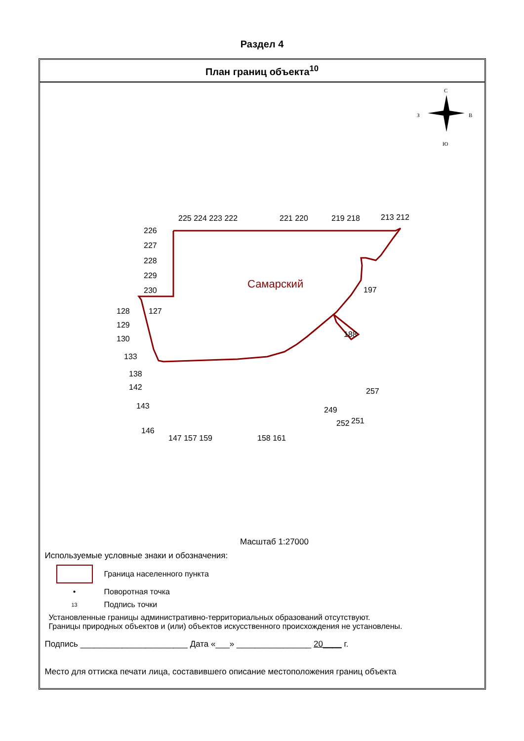Раздел 4
План границ объекта<sup>10</sup>
С
З
В
Ю
Самарский
225 224 223 222
221 220
219 218
213 212
226
227
228
229
230
128
127
129
130
133
138
142
143
146
147 157 159
158 161
197
188
257
249
252
251
Масштаб 1:27000
Используемые условные знаки и обозначения:
Граница населенного пункта
• Поворотная точка
13
Подпись точки
Установленные границы административно-территориальных образований отсутствуют.
Границы природных объектов и (или) объектов искусственного происхождения не установлены.
Подпись _______________________ Дата «___» ________________ 20____ г.
Место для оттиска печати лица, составившего описание местоположения границ объекта